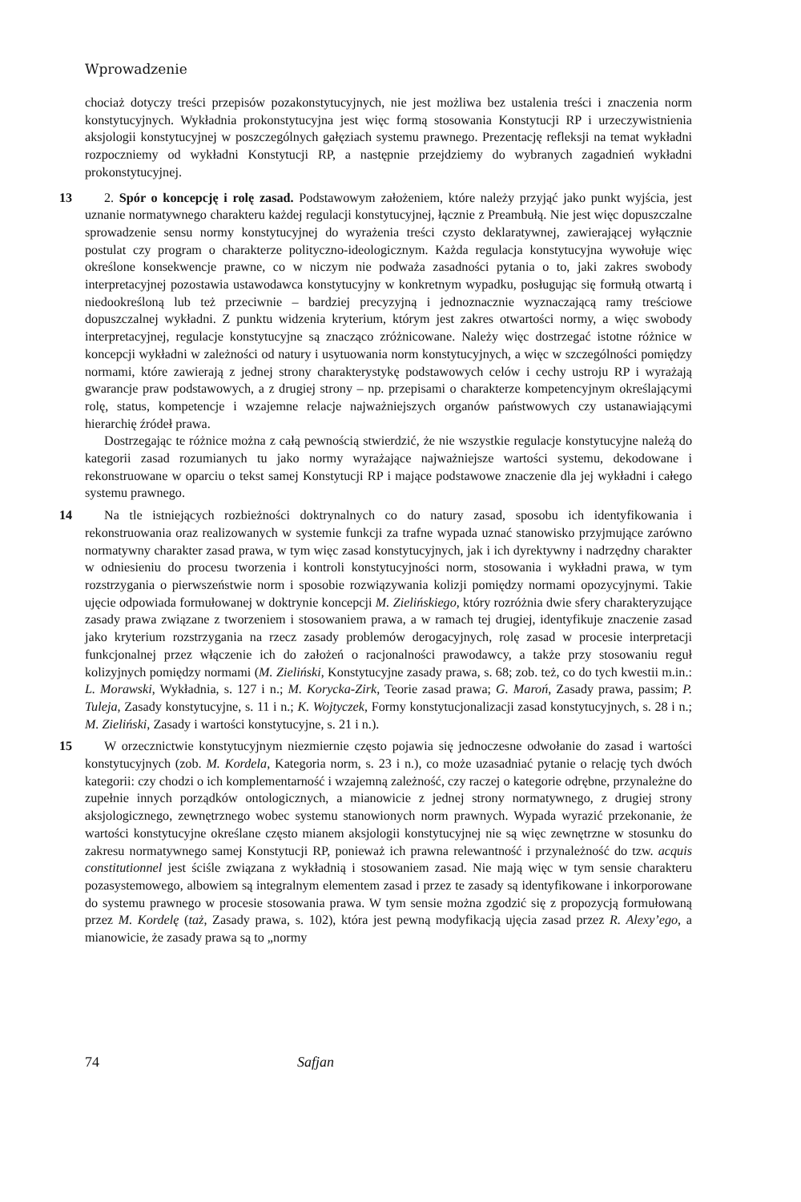Wprowadzenie
chociaż dotyczy treści przepisów pozakonstytucyjnych, nie jest możliwa bez ustalenia treści i znaczenia norm konstytucyjnych. Wykładnia prokonstytucyjna jest więc formą stosowania Konstytucji RP i urzeczywistnienia aksjologii konstytucyjnej w poszczególnych gałęziach systemu prawnego. Prezentację refleksji na temat wykładni rozpoczniemy od wykładni Konstytucji RP, a następnie przejdziemy do wybranych zagadnień wykładni prokonstytucyjnej.
13 2. Spór o koncepcję i rolę zasad. Podstawowym założeniem, które należy przyjąć jako punkt wyjścia, jest uznanie normatywnego charakteru każdej regulacji konstytucyjnej, łącznie z Preambułą. Nie jest więc dopuszczalne sprowadzenie sensu normy konstytucyjnej do wyrażenia treści czysto deklaratywnej, zawierającej wyłącznie postulat czy program o charakterze poli­tyczno-ideologicznym. Każda regulacja konstytucyjna wywołuje więc określone konsekwencje prawne, co w niczym nie podważa zasadności pytania o to, jaki zakres swobody interpretacyjnej pozostawia ustawodawca konstytucyjny w konkretnym wypadku, posługując się formułą otwartą i niedookreśloną lub też przeciwnie – bardziej precyzyjną i jednoznacznie wyznaczającą ramy treściowe dopuszczalnej wykładni. Z punktu widzenia kryterium, którym jest zakres otwartości normy, a więc swobody interpretacyjnej, regulacje konstytucyjne są znacząco zróżnicowane. Należy więc dostrzegać istotne różnice w koncepcji wykładni w zależności od natury i usytuowania norm konstytucyjnych, a więc w szczególności pomiędzy normami, które zawierają z jednej strony charakterystykę podstawowych celów i cechy ustroju RP i wyrażają gwarancje praw podstawowych, a z drugiej strony – np. przepisami o charakterze kompetencyjnym określającymi rolę, status, kompetencje i wzajemne relacje najważniejszych organów państwowych czy ustanawiającymi hierarchię źródeł prawa.
Dostrzegając te różnice można z całą pewnością stwierdzić, że nie wszystkie regulacje konstytucyjne należą do kategorii zasad rozumianych tu jako normy wyrażające najważniejsze wartości systemu, dekodowane i rekonstruowane w oparciu o tekst samej Konstytucji RP i mające podstawowe znaczenie dla jej wykładni i całego systemu prawnego.
14 Na tle istniejących rozbieżności doktrynalnych co do natury zasad, sposobu ich identyfi­kowania i rekonstruowania oraz realizowanych w systemie funkcji za trafne wypada uznać stanowisko przyjmujące zarówno normatywny charakter zasad prawa, w tym więc zasad konstytucyjnych, jak i ich dyrektywny i nadrzędny charakter w odniesieniu do procesu tworzenia i kontroli konstytucyjności norm, stosowania i wykładni prawa, w tym rozstrzygania o pierwszeństwie norm i sposobie rozwiązywania kolizji pomiędzy normami opozycyjnymi. Takie ujęcie odpowiada formułowanej w doktrynie koncepcji M. Zielińskiego, który rozróżnia dwie sfery charakteryzujące zasady prawa związane z tworzeniem i stosowaniem prawa, a w ramach tej drugiej, identyfikuje znaczenie zasad jako kryterium rozstrzygania na rzecz zasady problemów derogacyjnych, rolę zasad w procesie interpretacji funkcjonalnej przez włączenie ich do założeń o racjonalności prawodawcy, a także przy stosowaniu reguł kolizyjnych pomiędzy normami (M. Zieliński, Konstytucyjne zasady prawa, s. 68; zob. też, co do tych kwestii m.in.: L. Morawski, Wykładnia, s. 127 i n.; M. Korycka-Zirk, Teorie zasad prawa; G. Maroń, Zasady prawa, passim; P. Tuleja, Zasady konstytucyjne, s. 11 i n.; K. Wojtyczek, Formy konstytucjonalizacji zasad konstytucyjnych, s. 28 i n.; M. Zieliński, Zasady i wartości konstytucyjne, s. 21 i n.).
15 W orzecznictwie konstytucyjnym niezmiernie często pojawia się jednoczesne odwołanie do zasad i wartości konstytucyjnych (zob. M. Kordela, Kategoria norm, s. 23 i n.), co może uzasadniać pytanie o relację tych dwóch kategorii: czy chodzi o ich komplementarność i wzajemną zależność, czy raczej o kategorie odrębne, przynależne do zupełnie innych porządków ontologicznych, a mianowicie z jednej strony normatywnego, z drugiej strony aksjologicznego, zewnętrznego wobec systemu stanowionych norm prawnych. Wypada wyrazić przekonanie, że wartości konstytucyjne określane często mianem aksjologii konstytucyjnej nie są więc zewnętrzne w stosunku do zakresu normatywnego samej Konstytucji RP, ponieważ ich prawna relewantność i przynależność do tzw. acquis constitutionnel jest ściśle związana z wykładnią i stosowaniem zasad. Nie mają więc w tym sensie charakteru pozasystemowego, albowiem są integralnym elementem zasad i przez te zasady są identyfikowane i inkorporowane do systemu prawnego w procesie stosowania prawa. W tym sensie można zgodzić się z propozycją formułowaną przez M. Kordelę (taż, Zasady prawa, s. 102), która jest pewną modyfikacją ujęcia zasad przez R. Alexy’ego, a mianowicie, że zasady prawa są to „normy
74 Safjan